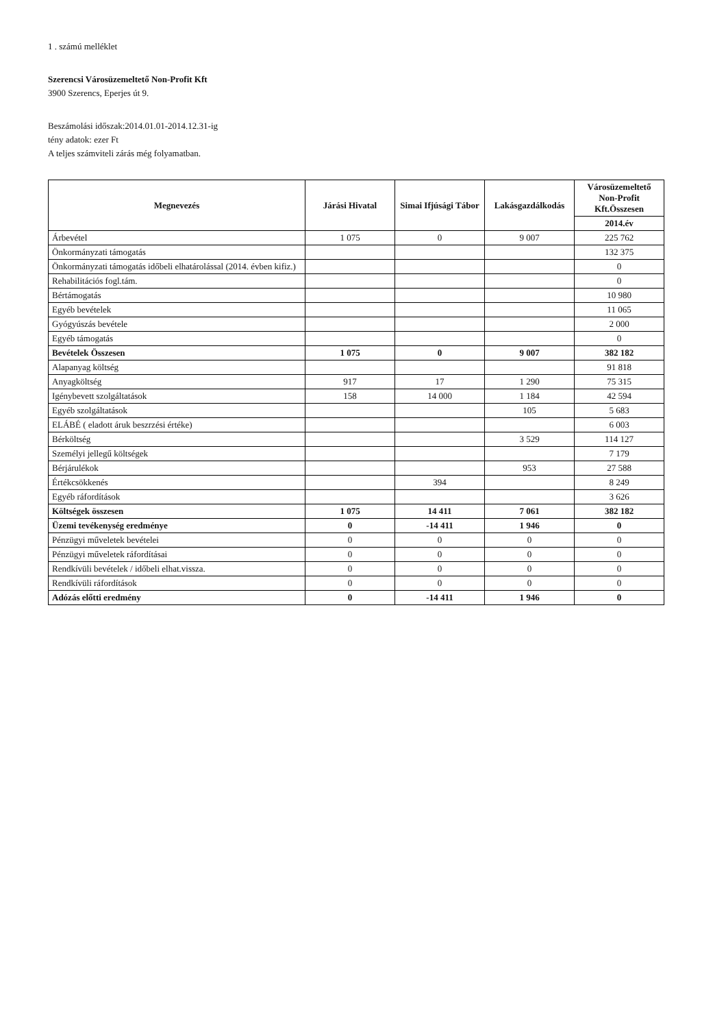1 . számú melléklet
Szerencsi Városüzemeltető Non-Profit Kft
3900 Szerencs, Eperjes út 9.
Beszámolási időszak:2014.01.01-2014.12.31-ig
tény adatok: ezer Ft
A teljes számviteli zárás még folyamatban.
| Megnevezés | Járási Hivatal | Simai Ifjúsági Tábor | Lakásgazdálkodás | Városüzemeltető Non-Profit Kft.Összesen |
| --- | --- | --- | --- | --- |
| | | | | 2014.év |
| Árbevétel | 1 075 | 0 | 9 007 | 225 762 |
| Önkormányzati támogatás | | | | 132 375 |
| Önkormányzati támogatás időbeli elhatárolással (2014. évben kifiz.) | | | | 0 |
| Rehabilitációs fogl.tám. | | | | 0 |
| Bértámogatás | | | | 10 980 |
| Egyéb bevételek | | | | 11 065 |
| Gyógyúszás bevétele | | | | 2 000 |
| Egyéb támogatás | | | | 0 |
| Bevételek Összesen | 1 075 | 0 | 9 007 | 382 182 |
| Alapanyag költség | | | | 91 818 |
| Anyagköltség | 917 | 17 | 1 290 | 75 315 |
| Igénybevett szolgáltatások | 158 | 14 000 | 1 184 | 42 594 |
| Egyéb szolgáltatások | | | 105 | 5 683 |
| ELÁBÉ ( eladott áruk beszrzési értéke) | | | | 6 003 |
| Bérköltség | | | 3 529 | 114 127 |
| Személyi jellegű költségek | | | | 7 179 |
| Bérjárulékok | | | 953 | 27 588 |
| Értékcsökkenés | | 394 | | 8 249 |
| Egyéb ráfordítások | | | | 3 626 |
| Költségek összesen | 1 075 | 14 411 | 7 061 | 382 182 |
| Üzemi tevékenység eredménye | 0 | -14 411 | 1 946 | 0 |
| Pénzügyi műveletek bevételei | 0 | 0 | 0 | 0 |
| Pénzügyi műveletek ráfordításai | 0 | 0 | 0 | 0 |
| Rendkívüli bevételek / időbeli elhat.vissza. | 0 | 0 | 0 | 0 |
| Rendkívüli ráfordítások | 0 | 0 | 0 | 0 |
| Adózás előtti eredmény | 0 | -14 411 | 1 946 | 0 |